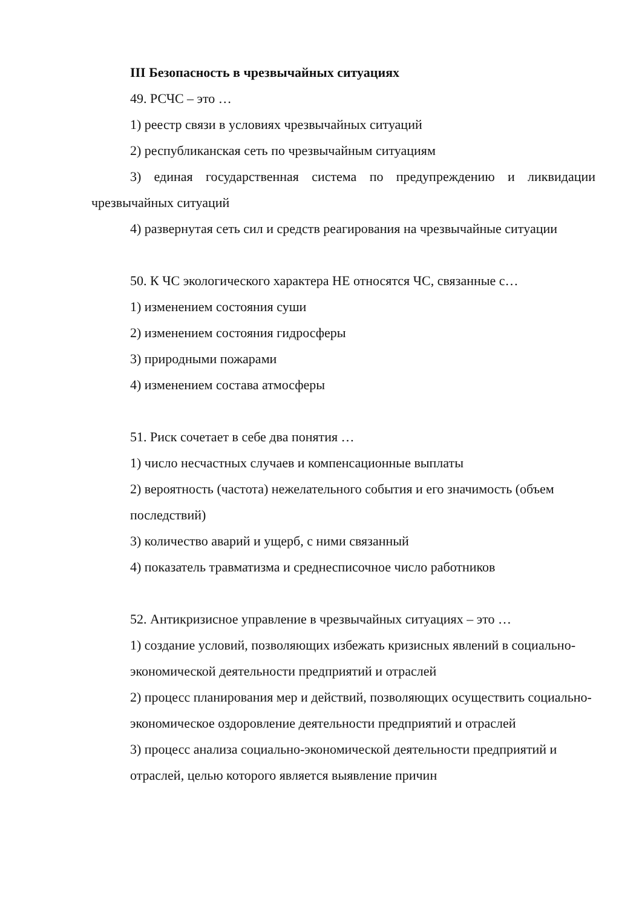III Безопасность в чрезвычайных ситуациях
49. РСЧС – это …
1) реестр связи в условиях чрезвычайных ситуаций
2) республиканская сеть по чрезвычайным ситуациям
3) единая государственная система по предупреждению и ликвидации чрезвычайных ситуаций
4) развернутая сеть сил и средств реагирования на чрезвычайные ситуации
50. К ЧС экологического характера НЕ относятся ЧС, связанные с…
1) изменением состояния суши
2) изменением состояния гидросферы
3) природными пожарами
4) изменением состава атмосферы
51. Риск сочетает в себе два понятия …
1) число несчастных случаев и компенсационные выплаты
2) вероятность (частота) нежелательного события и его значимость (объем последствий)
3) количество аварий и ущерб, с ними связанный
4) показатель травматизма и среднесписочное число работников
52. Антикризисное управление в чрезвычайных ситуациях – это …
1) создание условий, позволяющих избежать кризисных явлений в социально-экономической деятельности предприятий и отраслей
2) процесс планирования мер и действий, позволяющих осуществить социально-экономическое оздоровление деятельности предприятий и отраслей
3) процесс анализа социально-экономической деятельности предприятий и отраслей, целью которого является выявление причин